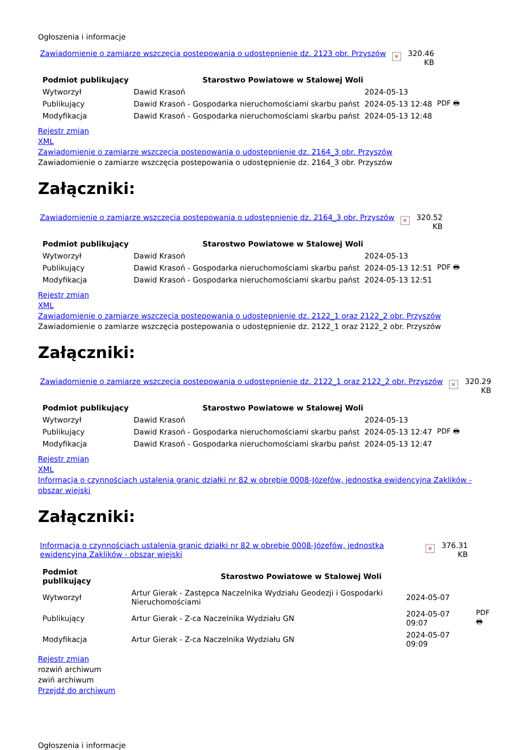Ogłoszenia i informacje
Zawiadomienie o zamiarze wszczęcia postepowania o udostępnienie dz. 2123 obr. Przyszów × 320.46
KB
| Podmiot publikujący | Starostwo Powiatowe w Stalowej Woli | | |
| Wytworzył | Dawid Krasoń | 2024-05-13 | PDF 🖶 |
| Publikujący | Dawid Krasoń - Gospodarka nieruchomościami skarbu państ | 2024-05-13 12:48 | |
| Modyfikacja | Dawid Krasoń - Gospodarka nieruchomościami skarbu państ | 2024-05-13 12:48 | |
Rejestr zmian
XML
Zawiadomienie o zamiarze wszczęcia postepowania o udostępnienie dz. 2164_3 obr. Przyszów
Zawiadomienie o zamiarze wszczęcia postepowania o udostępnienie dz. 2164_3 obr. Przyszów
Załączniki:
Zawiadomienie o zamiarze wszczęcia postepowania o udostępnienie dz. 2164_3 obr. Przyszów × 320.52
KB
| Podmiot publikujący | Starostwo Powiatowe w Stalowej Woli | | |
| Wytworzył | Dawid Krasoń | 2024-05-13 | PDF 🖶 |
| Publikujący | Dawid Krasoń - Gospodarka nieruchomościami skarbu państ | 2024-05-13 12:51 | |
| Modyfikacja | Dawid Krasoń - Gospodarka nieruchomościami skarbu państ | 2024-05-13 12:51 | |
Rejestr zmian
XML
Zawiadomienie o zamiarze wszczęcia postepowania o udostępnienie dz. 2122_1 oraz 2122_2 obr. Przyszów
Zawiadomienie o zamiarze wszczęcia postepowania o udostępnienie dz. 2122_1 oraz 2122_2 obr. Przyszów
Załączniki:
Zawiadomienie o zamiarze wszczęcia postepowania o udostępnienie dz. 2122_1 oraz 2122_2 obr. Przyszów × 320.29
KB
| Podmiot publikujący | Starostwo Powiatowe w Stalowej Woli | | |
| Wytworzył | Dawid Krasoń | 2024-05-13 | PDF 🖶 |
| Publikujący | Dawid Krasoń - Gospodarka nieruchomościami skarbu państ | 2024-05-13 12:47 | |
| Modyfikacja | Dawid Krasoń - Gospodarka nieruchomościami skarbu państ | 2024-05-13 12:47 | |
Rejestr zmian
XML
Informacja o czynnościach ustalenia granic działki nr 82 w obrębie 0008-Józefów, jednostka ewidencyjna Zaklików - obszar wiejski
Załączniki:
Informacja o czynnościach ustalenia granic działki nr 82 w obrębie 0008-Józefów, jednostka ewidencyjna Zaklików - obszar wiejski × 376.31
KB
| Podmiot publikujący | Starostwo Powiatowe w Stalowej Woli | | |
| Wytworzył | Artur Gierak - Zastępca Naczelnika Wydziału Geodezji i Gospodarki Nieruchomościami | 2024-05-07 | PDF 🖶 |
| Publikujący | Artur Gierak - Z-ca Naczelnika Wydziału GN | 2024-05-07 09:07 | |
| Modyfikacja | Artur Gierak - Z-ca Naczelnika Wydziału GN | 2024-05-07 09:09 | |
Rejestr zmian
rozwiń archiwum
zwiń archiwum
Przejdź do archiwum
Ogłoszenia i informacje